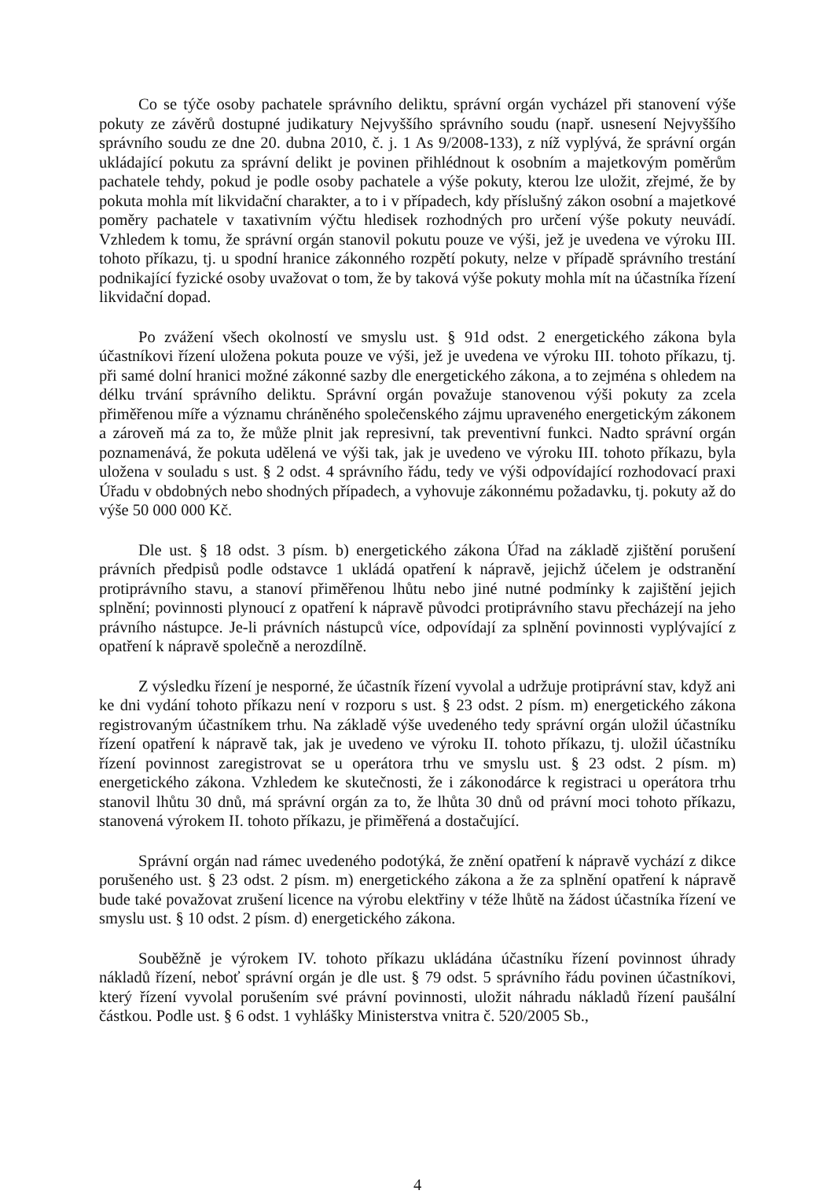Co se týče osoby pachatele správního deliktu, správní orgán vycházel při stanovení výše pokuty ze závěrů dostupné judikatury Nejvyššího správního soudu (např. usnesení Nejvyššího správního soudu ze dne 20. dubna 2010, č. j. 1 As 9/2008-133), z níž vyplývá, že správní orgán ukládající pokutu za správní delikt je povinen přihlédnout k osobním a majetkovým poměrům pachatele tehdy, pokud je podle osoby pachatele a výše pokuty, kterou lze uložit, zřejmé, že by pokuta mohla mít likvidační charakter, a to i v případech, kdy příslušný zákon osobní a majetkové poměry pachatele v taxativním výčtu hledisek rozhodných pro určení výše pokuty neuvádí. Vzhledem k tomu, že správní orgán stanovil pokutu pouze ve výši, jež je uvedena ve výroku III. tohoto příkazu, tj. u spodní hranice zákonného rozpětí pokuty, nelze v případě správního trestání podnikající fyzické osoby uvažovat o tom, že by taková výše pokuty mohla mít na účastníka řízení likvidační dopad.
Po zvážení všech okolností ve smyslu ust. § 91d odst. 2 energetického zákona byla účastníkovi řízení uložena pokuta pouze ve výši, jež je uvedena ve výroku III. tohoto příkazu, tj. při samé dolní hranici možné zákonné sazby dle energetického zákona, a to zejména s ohledem na délku trvání správního deliktu. Správní orgán považuje stanovenou výši pokuty za zcela přiměřenou míře a významu chráněného společenského zájmu upraveného energetickým zákonem a zároveň má za to, že může plnit jak represivní, tak preventivní funkci. Nadto správní orgán poznamenává, že pokuta udělená ve výši tak, jak je uvedeno ve výroku III. tohoto příkazu, byla uložena v souladu s ust. § 2 odst. 4 správního řádu, tedy ve výši odpovídající rozhodovací praxi Úřadu v obdobných nebo shodných případech, a vyhovuje zákonnému požadavku, tj. pokuty až do výše 50 000 000 Kč.
Dle ust. § 18 odst. 3 písm. b) energetického zákona Úřad na základě zjištění porušení právních předpisů podle odstavce 1 ukládá opatření k nápravě, jejichž účelem je odstranění protiprávního stavu, a stanoví přiměřenou lhůtu nebo jiné nutné podmínky k zajištění jejich splnění; povinnosti plynoucí z opatření k nápravě původci protiprávního stavu přecházejí na jeho právního nástupce. Je-li právních nástupců více, odpovídají za splnění povinnosti vyplývající z opatření k nápravě společně a nerozdílně.
Z výsledku řízení je nesporné, že účastník řízení vyvolal a udržuje protiprávní stav, když ani ke dni vydání tohoto příkazu není v rozporu s ust. § 23 odst. 2 písm. m) energetického zákona registrovaným účastníkem trhu. Na základě výše uvedeného tedy správní orgán uložil účastníku řízení opatření k nápravě tak, jak je uvedeno ve výroku II. tohoto příkazu, tj. uložil účastníku řízení povinnost zaregistrovat se u operátora trhu ve smyslu ust. § 23 odst. 2 písm. m) energetického zákona. Vzhledem ke skutečnosti, že i zákonodárce k registraci u operátora trhu stanovil lhůtu 30 dnů, má správní orgán za to, že lhůta 30 dnů od právní moci tohoto příkazu, stanovená výrokem II. tohoto příkazu, je přiměřená a dostačující.
Správní orgán nad rámec uvedeného podotýká, že znění opatření k nápravě vychází z dikce porušeného ust. § 23 odst. 2 písm. m) energetického zákona a že za splnění opatření k nápravě bude také považovat zrušení licence na výrobu elektřiny v téže lhůtě na žádost účastníka řízení ve smyslu ust. § 10 odst. 2 písm. d) energetického zákona.
Souběžně je výrokem IV. tohoto příkazu ukládána účastníku řízení povinnost úhrady nákladů řízení, neboť správní orgán je dle ust. § 79 odst. 5 správního řádu povinen účastníkovi, který řízení vyvolal porušením své právní povinnosti, uložit náhradu nákladů řízení paušální částkou. Podle ust. § 6 odst. 1 vyhlášky Ministerstva vnitra č. 520/2005 Sb.,
4